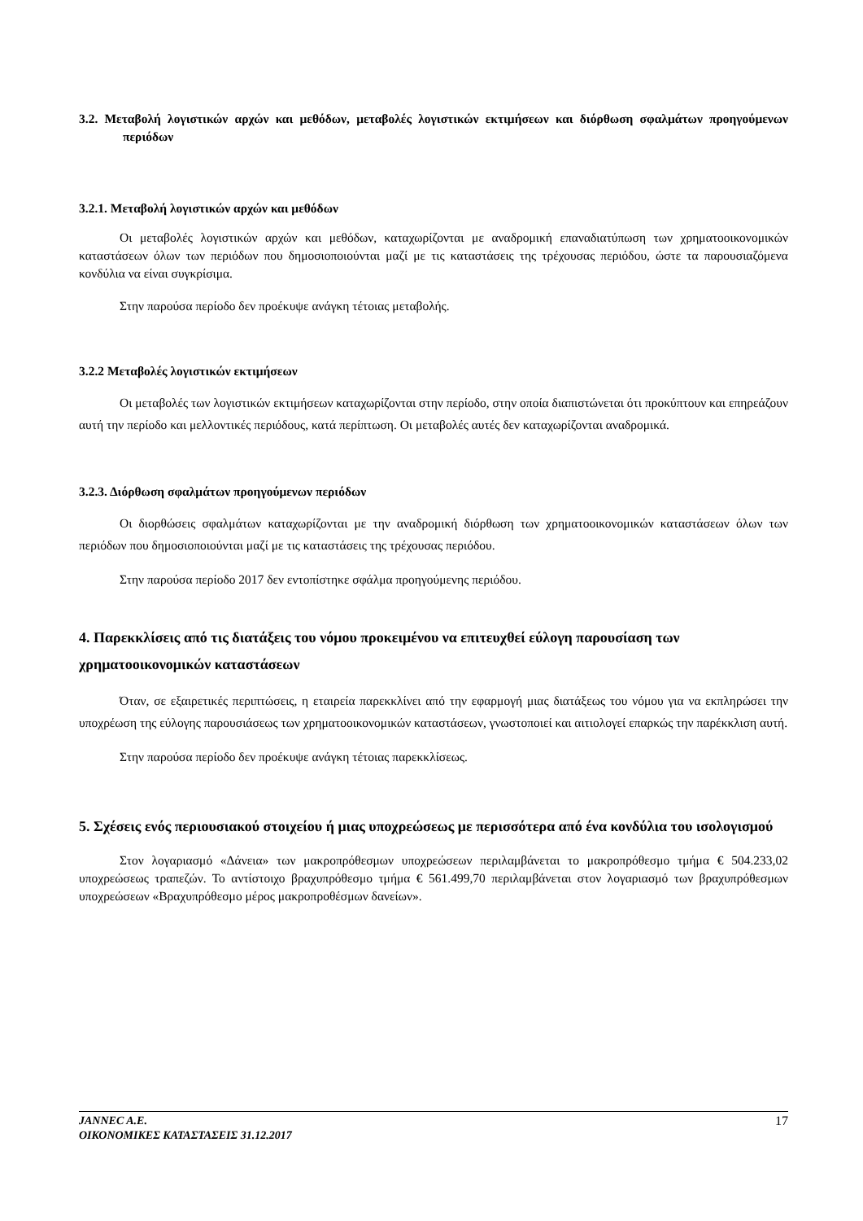3.2. Μεταβολή λογιστικών αρχών και μεθόδων, μεταβολές λογιστικών εκτιμήσεων και διόρθωση σφαλμάτων προηγούμενων περιόδων
3.2.1. Μεταβολή λογιστικών αρχών και μεθόδων
Οι μεταβολές λογιστικών αρχών και μεθόδων, καταχωρίζονται με αναδρομική επαναδιατύπωση των χρηματοοικονομικών καταστάσεων όλων των περιόδων που δημοσιοποιούνται μαζί με τις καταστάσεις της τρέχουσας περιόδου, ώστε τα παρουσιαζόμενα κονδύλια να είναι συγκρίσιμα.
Στην παρούσα περίοδο δεν προέκυψε ανάγκη τέτοιας μεταβολής.
3.2.2 Μεταβολές λογιστικών εκτιμήσεων
Οι μεταβολές των λογιστικών εκτιμήσεων καταχωρίζονται στην περίοδο, στην οποία διαπιστώνεται ότι προκύπτουν και επηρεάζουν αυτή την περίοδο και μελλοντικές περιόδους, κατά περίπτωση. Οι μεταβολές αυτές δεν καταχωρίζονται αναδρομικά.
3.2.3. Διόρθωση σφαλμάτων προηγούμενων περιόδων
Οι διορθώσεις σφαλμάτων καταχωρίζονται με την αναδρομική διόρθωση των χρηματοοικονομικών καταστάσεων όλων των περιόδων που δημοσιοποιούνται μαζί με τις καταστάσεις της τρέχουσας περιόδου.
Στην παρούσα περίοδο 2017 δεν εντοπίστηκε σφάλμα προηγούμενης περιόδου.
4. Παρεκκλίσεις από τις διατάξεις του νόμου προκειμένου να επιτευχθεί εύλογη παρουσίαση των χρηματοοικονομικών καταστάσεων
Όταν, σε εξαιρετικές περιπτώσεις, η εταιρεία παρεκκλίνει από την εφαρμογή μιας διατάξεως του νόμου για να εκπληρώσει την υποχρέωση της εύλογης παρουσιάσεως των χρηματοοικονομικών καταστάσεων, γνωστοποιεί και αιτιολογεί επαρκώς την παρέκκλιση αυτή.
Στην παρούσα περίοδο δεν προέκυψε ανάγκη τέτοιας παρεκκλίσεως.
5. Σχέσεις ενός περιουσιακού στοιχείου ή μιας υποχρεώσεως με περισσότερα από ένα κονδύλια του ισολογισμού
Στον λογαριασμό «Δάνεια» των μακροπρόθεσμων υποχρεώσεων περιλαμβάνεται το μακροπρόθεσμο τμήμα € 504.233,02 υποχρεώσεως τραπεζών. Το αντίστοιχο βραχυπρόθεσμο τμήμα € 561.499,70 περιλαμβάνεται στον λογαριασμό των βραχυπρόθεσμων υποχρεώσεων «Βραχυπρόθεσμο μέρος μακροπροθέσμων δανείων».
JANNEC A.E.
ΟΙΚΟΝΟΜΙΚΕΣ ΚΑΤΑΣΤΑΣΕΙΣ 31.12.2017
17